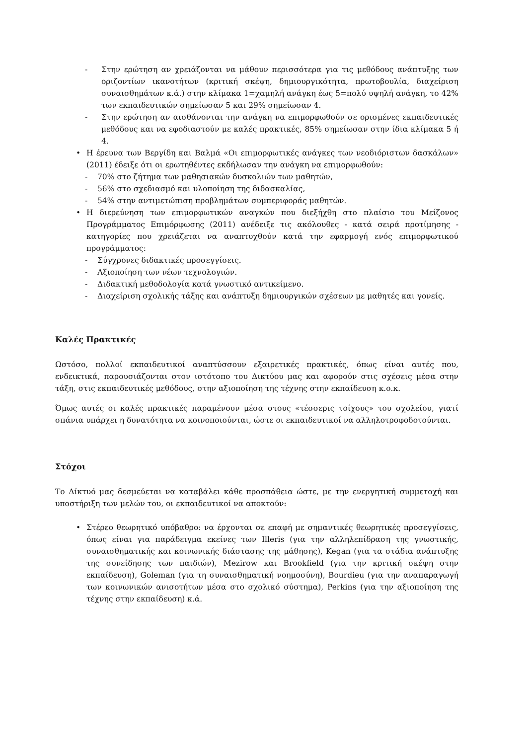- Στην ερώτηση αν χρειάζονται να μάθουν περισσότερα για τις μεθόδους ανάπτυξης των οριζοντίων ικανοτήτων (κριτική σκέψη, δημιουργικότητα, πρωτοβουλία, διαχείριση συναισθημάτων κ.ά.) στην κλίμακα 1=χαμηλή ανάγκη έως 5=πολύ υψηλή ανάγκη, το 42% των εκπαιδευτικών σημείωσαν 5 και 29% σημείωσαν 4.
- Στην ερώτηση αν αισθάνονται την ανάγκη να επιμορφωθούν σε ορισμένες εκπαιδευτικές μεθόδους και να εφοδιαστούν με καλές πρακτικές, 85% σημείωσαν στην ίδια κλίμακα 5 ή 4.
• Η έρευνα των Βεργίδη και Βαλμά «Οι επιμορφωτικές ανάγκες των νεοδιόριστων δασκάλων» (2011) έδειξε ότι οι ερωτηθέντες εκδήλωσαν την ανάγκη να επιμορφωθούν:
- 70% στο ζήτημα των μαθησιακών δυσκολιών των μαθητών,
- 56% στο σχεδιασμό και υλοποίηση της διδασκαλίας,
- 54% στην αντιμετώπιση προβλημάτων συμπεριφοράς μαθητών.
• Η διερεύνηση των επιμορφωτικών αναγκών που διεξήχθη στο πλαίσιο του Μείζονος Προγράμματος Επιμόρφωσης (2011) ανέδειξε τις ακόλουθες - κατά σειρά προτίμησης - κατηγορίες που χρειάζεται να αναπτυχθούν κατά την εφαρμογή ενός επιμορφωτικού προγράμματος:
- Σύγχρονες διδακτικές προσεγγίσεις.
- Αξιοποίηση των νέων τεχνολογιών.
- Διδακτική μεθοδολογία κατά γνωστικό αντικείμενο.
- Διαχείριση σχολικής τάξης και ανάπτυξη δημιουργικών σχέσεων με μαθητές και γονείς.
Καλές Πρακτικές
Ωστόσο, πολλοί εκπαιδευτικοί αναπτύσσουν εξαιρετικές πρακτικές, όπως είναι αυτές που, ενδεικτικά, παρουσιάζονται στον ιστότοπο του Δικτύου μας και αφορούν στις σχέσεις μέσα στην τάξη, στις εκπαιδευτικές μεθόδους, στην αξιοποίηση της τέχνης στην εκπαίδευση κ.ο.κ.
Όμως αυτές οι καλές πρακτικές παραμένουν μέσα στους «τέσσερις τοίχους» του σχολείου, γιατί σπάνια υπάρχει η δυνατότητα να κοινοποιούνται, ώστε οι εκπαιδευτικοί να αλληλοτροφοδοτούνται.
Στόχοι
Το Δίκτυό μας δεσμεύεται να καταβάλει κάθε προσπάθεια ώστε, με την ενεργητική συμμετοχή και υποστήριξη των μελών του, οι εκπαιδευτικοί να αποκτούν:
• Στέρεο θεωρητικό υπόβαθρο: να έρχονται σε επαφή με σημαντικές θεωρητικές προσεγγίσεις, όπως είναι για παράδειγμα εκείνες των Illeris (για την αλληλεπίδραση της γνωστικής, συναισθηματικής και κοινωνικής διάστασης της μάθησης), Kegan (για τα στάδια ανάπτυξης της συνείδησης των παιδιών), Mezirow και Brookfield (για την κριτική σκέψη στην εκπαίδευση), Goleman (για τη συναισθηματική νοημοσύνη), Bourdieu (για την αναπαραγωγή των κοινωνικών ανισοτήτων μέσα στο σχολικό σύστημα), Perkins (για την αξιοποίηση της τέχνης στην εκπαίδευση) κ.ά.